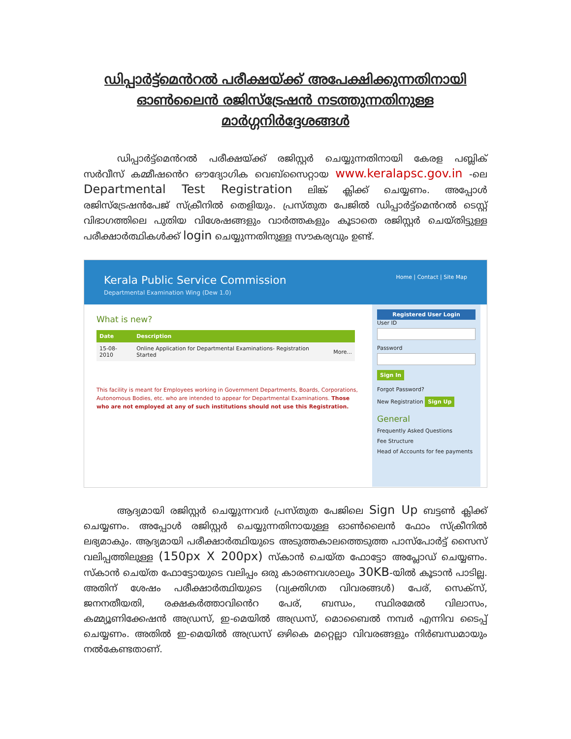ഡിപ്പാർട്ട്മെൻറൽ പരീക്ഷയ്ക്ക് അപേക്ഷിക്കുന്നതിനായി
ഓൺലൈൻ രജിസ്ട്രേഷൻ നടത്തുന്നതിനുള്ള
മാർഗ്ഗനിർദ്ദേശങ്ങൾ
ഡിപ്പാർട്ട്മെൻറൽ പരീക്ഷയ്ക്ക് രജിസ്റ്റർ ചെയ്യുന്നതിനായി കേരള പബ്ലിക് സർവീസ് കമ്മീഷൻെറ ഔദ്യോഗിക വെബ്സൈറ്റായ www.keralapsc.gov.in -ലെ Departmental Test Registration ലിങ്ക് ക്ലിക്ക് ചെയ്യണം. അപ്പോൾ രജിസ്ട്രേഷൻപേജ് സ്ക്രീനിൽ തെളിയും. പ്രസ്തുത പേജിൽ ഡിപ്പാർട്ട്മെൻറൽ ടെസ്റ്റ് വിഭാഗത്തിലെ പുതിയ വിശേഷങ്ങളും വാർത്തകളും കൂടാതെ രജിസ്റ്റർ ചെയ്തിട്ടുള്ള പരീക്ഷാർത്ഥികൾക്ക് login ചെയ്യുന്നതിനുള്ള സൗകര്യവും ഉണ്ട്.
Kerala Public Service Commission
Departmental Examination Wing (Dew 1.0)
Home | Contact | Site Map
What is new?
| Date | Description | |
| --- | --- | --- |
| 15-08-2010 | Online Application for Departmental Examinations- Registration Started | More... |
This facility is meant for Employees working in Government Departments, Boards, Corporations, Autonomous Bodies, etc. who are intended to appear for Departmental Examinations. Those who are not employed at any of such institutions should not use this Registration.
Registered User Login
User ID
Password
Sign In
Forgot Password?
New Registration Sign Up
General
Frequently Asked Questions
Fee Structure
Head of Accounts for fee payments
ആദ്യമായി രജിസ്റ്റർ ചെയ്യുന്നവർ പ്രസ്തുത പേജിലെ Sign Up ബട്ടൺ ക്ലിക്ക് ചെയ്യണം. അപ്പോൾ രജിസ്റ്റർ ചെയ്യുന്നതിനായുള്ള ഓൺലൈൻ ഫോം സ്ക്രീനിൽ ലഭ്യമാകും. ആദ്യമായി പരീക്ഷാർത്ഥിയുടെ അടുത്തകാലത്തെടുത്ത പാസ്പോർട്ട് സൈസ് വലിപ്പത്തിലുള്ള (150px X 200px) സ്കാൻ ചെയ്ത ഫോട്ടോ അപ്ലോഡ് ചെയ്യണം. സ്കാൻ ചെയ്ത ഫോട്ടോയുടെ വലിപ്പം ഒരു കാരണവശാലും 30KB-യിൽ കൂടാൻ പാടില്ല. അതിന് ശേഷം പരീക്ഷാർത്ഥിയുടെ (വ്യക്തിഗത വിവരങ്ങൾ) പേര്, സെക്സ്, ജനനതീയതി, രക്ഷകർത്താവിൻെറ പേര്, ബന്ധം, സ്ഥിരമേൽ വിലാസം, കമ്മ്യൂണിക്കേഷൻ അഡ്രസ്, ഇ-മെയിൽ അഡ്രസ്, മൊബൈൽ നമ്പർ എന്നിവ ടൈപ്പ് ചെയ്യണം. അതിൽ ഇ-മെയിൽ അഡ്രസ് ഒഴികെ മറ്റെല്ലാ വിവരങ്ങളും നിർബന്ധമായും നൽകേണ്ടതാണ്.